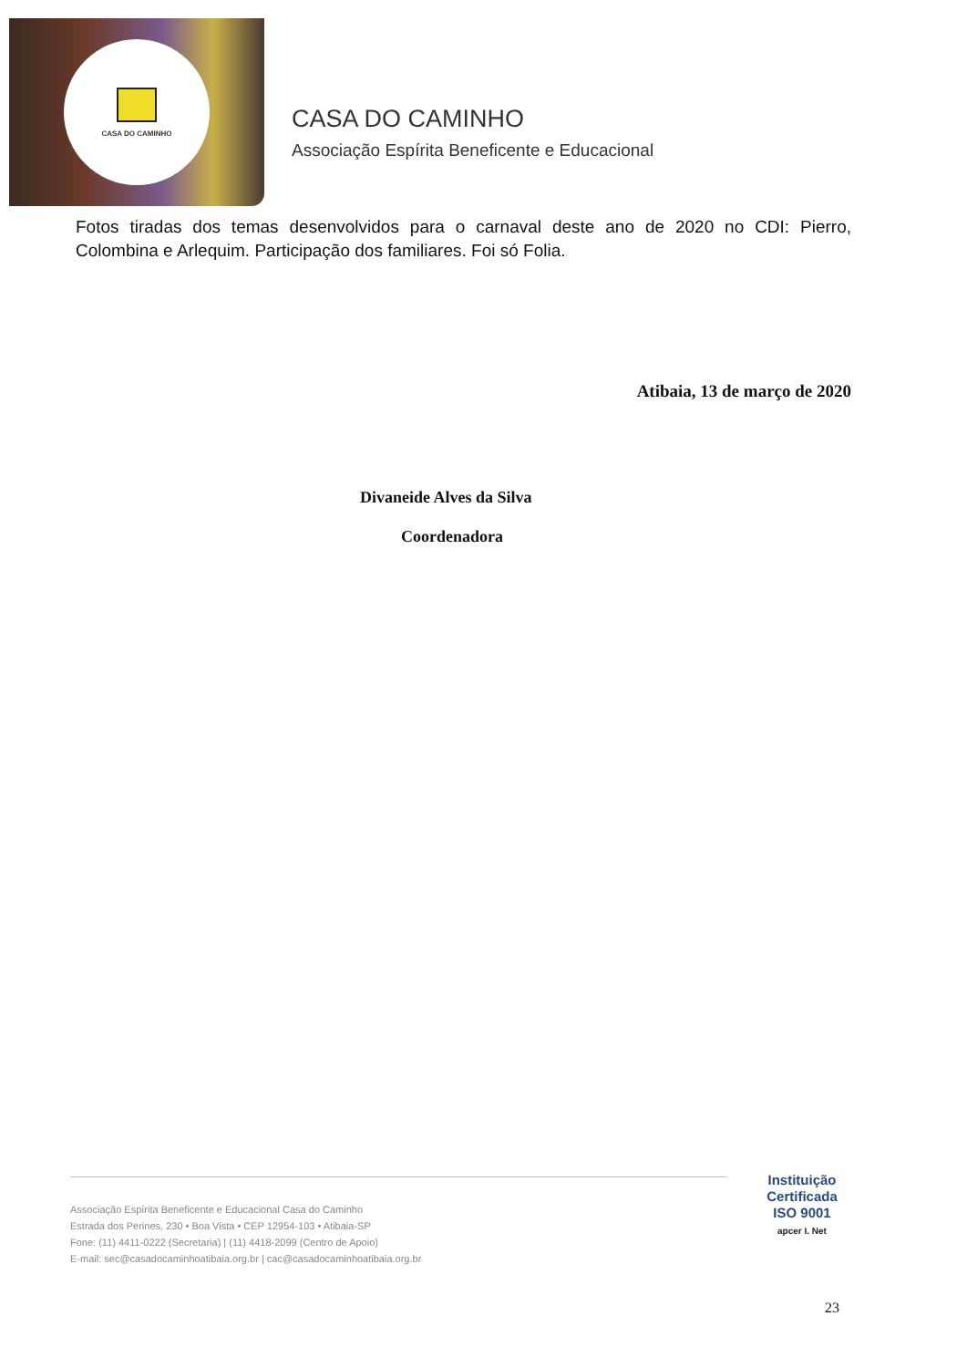CASA DO CAMINHO
CASA DO CAMINHO
Associação Espírita Beneficente e Educacional
Fotos tiradas dos temas desenvolvidos para o carnaval deste ano de 2020 no CDI: Pierro, Colombina e Arlequim. Participação dos familiares. Foi só Folia.
Atibaia, 13 de março de 2020
Divaneide Alves da Silva
Coordenadora
Associação Espírita Beneficente e Educacional Casa do Caminho
Estrada dos Perines, 230 • Boa Vista • CEP 12954-103 • Atibaia-SP
Fone: (11) 4411-0222 (Secretaria) | (11) 4418-2099 (Centro de Apoio)
E-mail: sec@casadocaminhoatibaia.org.br | cac@casadocaminhoatibaia.org.br
Instituição
Certificada
ISO 9001
apcer I. Net
23